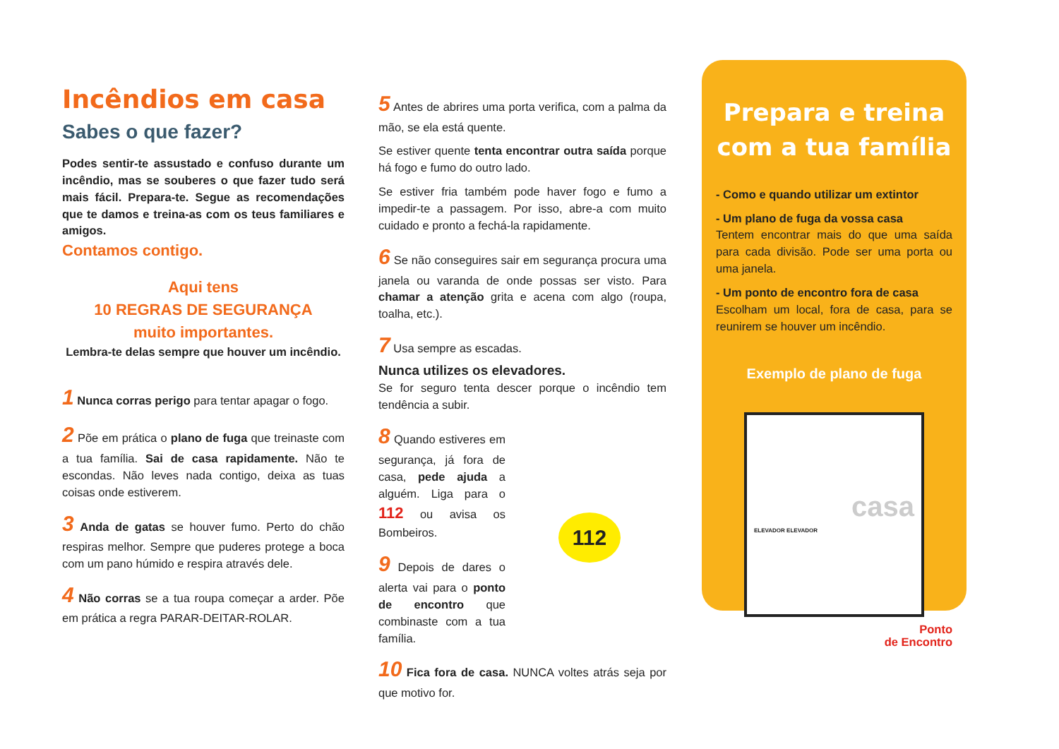Incêndios em casa
Sabes o que fazer?
Podes sentir-te assustado e confuso durante um incêndio, mas se souberes o que fazer tudo será mais fácil. Prepara-te. Segue as recomendações que te damos e treina-as com os teus familiares e amigos.
Contamos contigo.
Aqui tens
10 REGRAS DE SEGURANÇA
muito importantes.
Lembra-te delas sempre que houver um incêndio.
1 Nunca corras perigo para tentar apagar o fogo.
2 Põe em prática o plano de fuga que treinaste com a tua família. Sai de casa rapidamente. Não te escondas. Não leves nada contigo, deixa as tuas coisas onde estiverem.
3 Anda de gatas se houver fumo. Perto do chão respiras melhor. Sempre que puderes protege a boca com um pano húmido e respira através dele.
4 Não corras se a tua roupa começar a arder. Põe em prática a regra PARAR-DEITAR-ROLAR.
5 Antes de abrires uma porta verifica, com a palma da mão, se ela está quente.
Se estiver quente tenta encontrar outra saída porque há fogo e fumo do outro lado.
Se estiver fria também pode haver fogo e fumo a impedir-te a passagem. Por isso, abre-a com muito cuidado e pronto a fechá-la rapidamente.
6 Se não conseguires sair em segurança procura uma janela ou varanda de onde possas ser visto. Para chamar a atenção grita e acena com algo (roupa, toalha, etc.).
7 Usa sempre as escadas.
Nunca utilizes os elevadores.
Se for seguro tenta descer porque o incêndio tem tendência a subir.
8 Quando estiveres em segurança, já fora de casa, pede ajuda a alguém. Liga para o 112 ou avisa os Bombeiros.
9 Depois de dares o alerta vai para o ponto de encontro que combinaste com a tua família.
112
10 Fica fora de casa. NUNCA voltes atrás seja por que motivo for.
Prepara e treina com a tua família
- Como e quando utilizar um extintor
- Um plano de fuga da vossa casa
Tentem encontrar mais do que uma saída para cada divisão. Pode ser uma porta ou uma janela.
- Um ponto de encontro fora de casa
Escolham um local, fora de casa, para se reunirem se houver um incêndio.
Exemplo de plano de fuga
casa
ELEVADOR ELEVADOR
Ponto
de Encontro